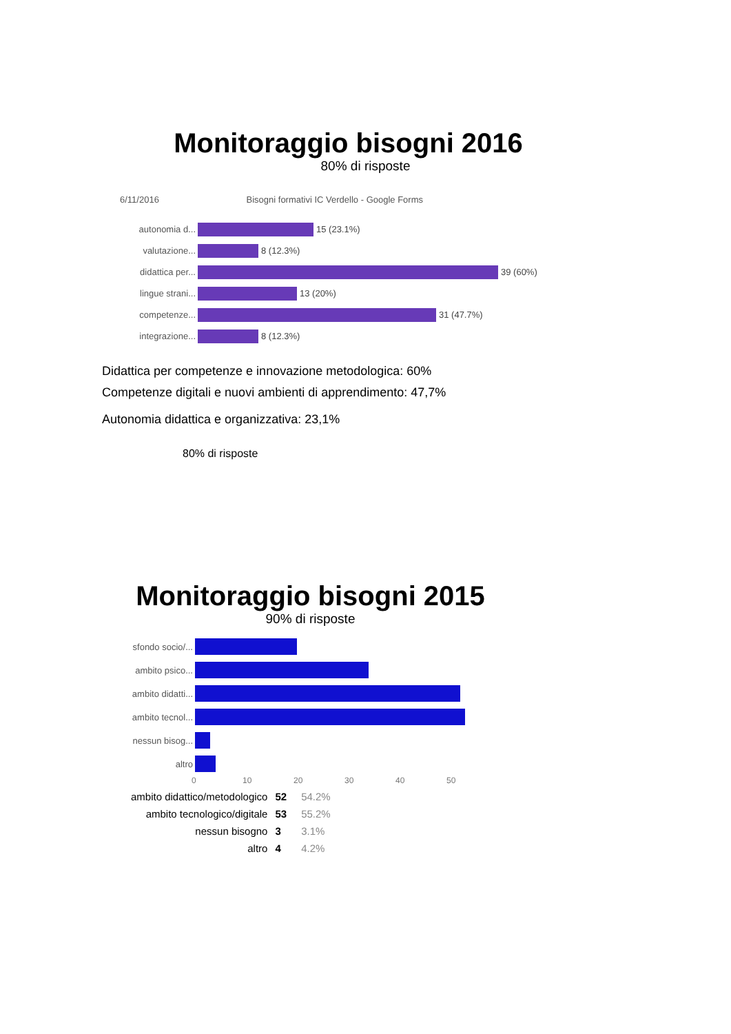Monitoraggio bisogni 2016
80% di risposte
6/11/2016 Bisogni formativi IC Verdello - Google Forms
autonomia d... 15 (23.1%)
valutazione... 8 (12.3%)
didattica per...
39 (60%)
lingue strani...
13 (20%)
competenze... 31 (47.7%)
integrazione...
8 (12.3%)
Didattica per competenze e innovazione metodologica: 60%
Competenze digitali e nuovi ambienti di apprendimento: 47,7%
Autonomia didattica e organizzativa: 23,1%
80% di risposte
Monitoraggio bisogni 2015
90% di risposte
sfondo socio/...
ambito psico...
ambito didatti...
ambito tecnol...
nessun bisog...
altro
0 10 20 30 40 50
| ambito didattico/metodologico | 52 | 54.2% |
| ambito tecnologico/digitale | 53 | 55.2% |
| nessun bisogno | 3 | 3.1% |
| altro | 4 | 4.2% |